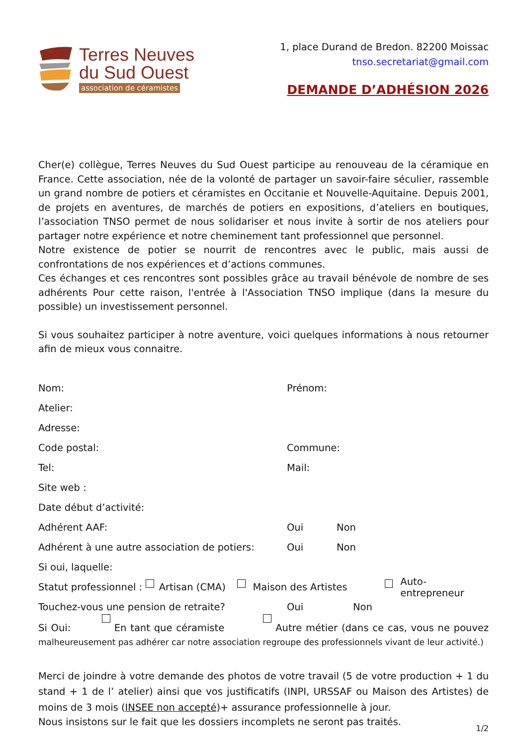Terres Neuves
du Sud Ouest
association de céramistes
1, place Durand de Bredon. 82200 Moissac
tnso.secretariat@gmail.com
DEMANDE D’ADHÉSION 2026
Cher(e) collègue, Terres Neuves du Sud Ouest participe au renouveau de la céramique en France. Cette association, née de la volonté de partager un savoir-faire séculier, rassemble un grand nombre de potiers et céramistes en Occitanie et Nouvelle-Aquitaine. Depuis 2001, de projets en aventures, de marchés de potiers en expositions, d’ateliers en boutiques, l’association TNSO permet de nous solidariser et nous invite à sortir de nos ateliers pour partager notre expérience et notre cheminement tant professionnel que personnel.
Notre existence de potier se nourrit de rencontres avec le public, mais aussi de confrontations de nos expériences et d’actions communes.
Ces échanges et ces rencontres sont possibles grâce au travail bénévole de nombre de ses adhérents Pour cette raison, l'entrée à l'Association TNSO implique (dans la mesure du possible) un investissement personnel.
Si vous souhaitez participer à notre aventure, voici quelques informations à nous retourner afin de mieux vous connaitre.
Nom: Prénom:
Atelier:
Adresse:
Code postal: Commune:
Tel: Mail:
Site web :
Date début d’activité:
Adhérent AAF: Oui Non
Adhérent à une autre association de potiers: Oui Non
Si oui, laquelle:
Statut professionnel : Artisan (CMA) Maison des Artistes Auto-entrepreneur
Touchez-vous une pension de retraite? Oui Non
Si Oui: En tant que céramiste Autre métier (dans ce cas, vous ne pouvez malheureusement pas adhérer car notre association regroupe des professionnels vivant de leur activité.)
Merci de joindre à votre demande des photos de votre travail (5 de votre production + 1 du stand + 1 de l’ atelier) ainsi que vos justificatifs (INPI, URSSAF ou Maison des Artistes) de moins de 3 mois (INSEE non accepté)+ assurance professionnelle à jour.
Nous insistons sur le fait que les dossiers incomplets ne seront pas traités.
1/2